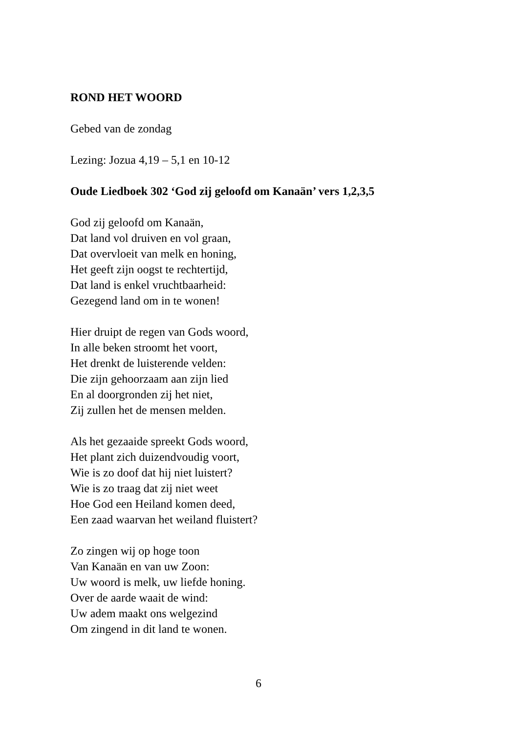ROND HET WOORD
Gebed van de zondag
Lezing: Jozua 4,19 – 5,1 en 10-12
Oude Liedboek 302 ‘God zij geloofd om Kanaän’ vers 1,2,3,5
God zij geloofd om Kanaän,
Dat land vol druiven en vol graan,
Dat overvloeit van melk en honing,
Het geeft zijn oogst te rechtertijd,
Dat land is enkel vruchtbaarheid:
Gezegend land om in te wonen!
Hier druipt de regen van Gods woord,
In alle beken stroomt het voort,
Het drenkt de luisterende velden:
Die zijn gehoorzaam aan zijn lied
En al doorgronden zij het niet,
Zij zullen het de mensen melden.
Als het gezaaide spreekt Gods woord,
Het plant zich duizendvoudig voort,
Wie is zo doof dat hij niet luistert?
Wie is zo traag dat zij niet weet
Hoe God een Heiland komen deed,
Een zaad waarvan het weiland fluistert?
Zo zingen wij op hoge toon
Van Kanaän en van uw Zoon:
Uw woord is melk, uw liefde honing.
Over de aarde waait de wind:
Uw adem maakt ons welgezind
Om zingend in dit land te wonen.
6